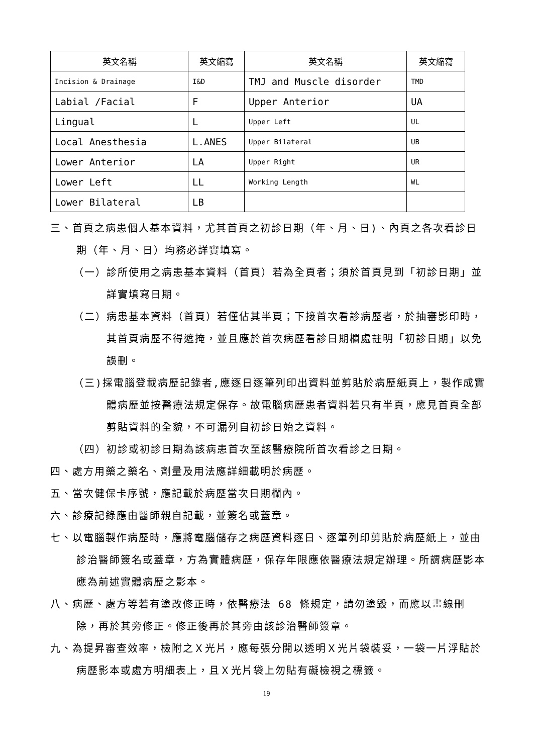| 英文名稱 | 英文縮寫 | 英文名稱 | 英文縮寫 |
| --- | --- | --- | --- |
| Incision & Drainage | I&D | TMJ and Muscle disorder | TMD |
| Labial /Facial | F | Upper Anterior | UA |
| Lingual | L | Upper Left | UL |
| Local Anesthesia | L.ANES | Upper Bilateral | UB |
| Lower Anterior | LA | Upper Right | UR |
| Lower Left | LL | Working Length | WL |
| Lower Bilateral | LB | | |
三、首頁之病患個人基本資料，尤其首頁之初診日期（年、月、日)、內頁之各次看診日期（年、月、日）均務必詳實填寫。
（一）診所使用之病患基本資料（首頁）若為全頁者；須於首頁見到「初診日期」並詳實填寫日期。
（二）病患基本資料（首頁）若僅佔其半頁；下接首次看診病歷者，於抽審影印時，其首頁病歷不得遮掩，並且應於首次病歷看診日期欄處註明「初診日期」以免誤刪。
（三)採電腦登載病歷記錄者,應逐日逐筆列印出資料並剪貼於病歷紙頁上，製作成實體病歷並按醫療法規定保存。故電腦病歷患者資料若只有半頁，應見首頁全部剪貼資料的全貌，不可漏列自初診日始之資料。
（四）初診或初診日期為該病患首次至該醫療院所首次看診之日期。
四、處方用藥之藥名、劑量及用法應詳細載明於病歷。
五、當次健保卡序號，應記載於病歷當次日期欄內。
六、診療記錄應由醫師親自記載，並簽名或蓋章。
七、以電腦製作病歷時，應將電腦儲存之病歷資料逐日、逐筆列印剪貼於病歷紙上，並由診治醫師簽名或蓋章，方為實體病歷，保存年限應依醫療法規定辦理。所謂病歷影本應為前述實體病歷之影本。
八、病歷、處方等若有塗改修正時，依醫療法 68 條規定，請勿塗毀，而應以畫線刪除，再於其旁修正。修正後再於其旁由該診治醫師簽章。
九、為提昇審查效率，檢附之Ｘ光片，應每張分開以透明Ｘ光片袋裝妥，一袋一片浮貼於病歷影本或處方明細表上，且Ｘ光片袋上勿貼有礙檢視之標籤。
19